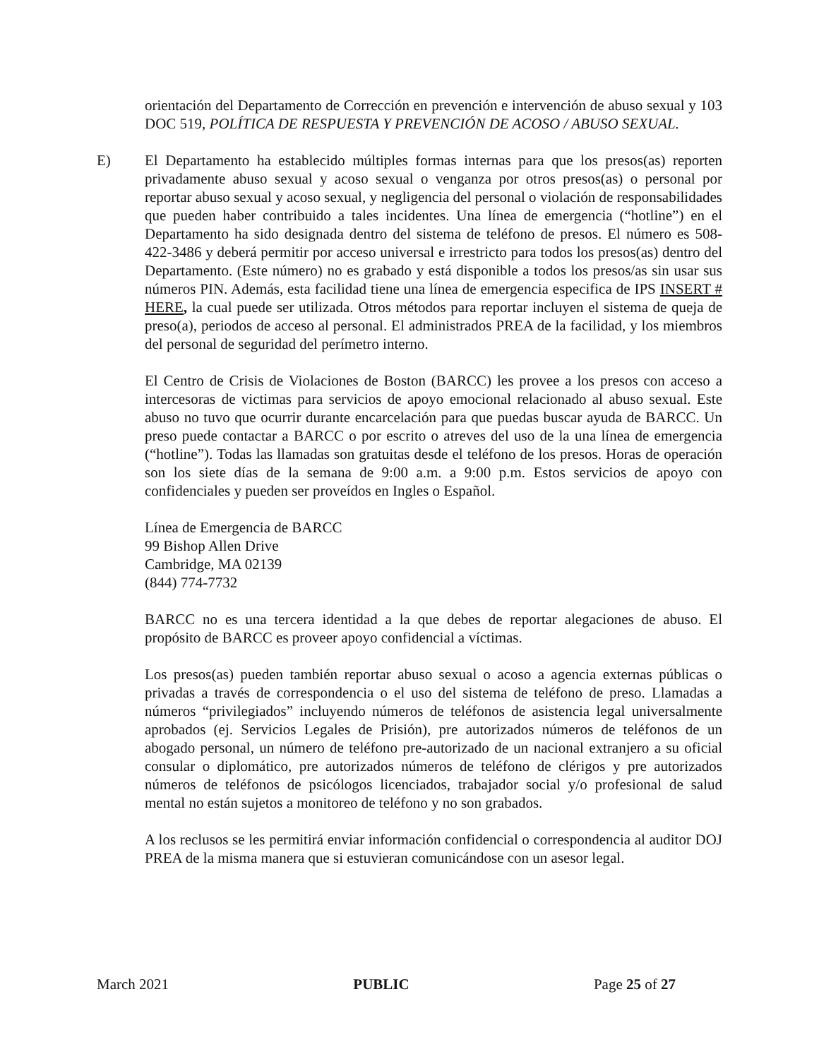orientación del Departamento de Corrección en prevención e intervención de abuso sexual y 103 DOC 519, POLÍTICA DE RESPUESTA Y PREVENCIÓN DE ACOSO / ABUSO SEXUAL.
E) El Departamento ha establecido múltiples formas internas para que los presos(as) reporten privadamente abuso sexual y acoso sexual o venganza por otros presos(as) o personal por reportar abuso sexual y acoso sexual, y negligencia del personal o violación de responsabilidades que pueden haber contribuido a tales incidentes. Una línea de emergencia (“hotline”) en el Departamento ha sido designada dentro del sistema de teléfono de presos. El número es 508-422-3486 y deberá permitir por acceso universal e irrestricto para todos los presos(as) dentro del Departamento. (Este número) no es grabado y está disponible a todos los presos/as sin usar sus números PIN. Además, esta facilidad tiene una línea de emergencia especifica de IPS INSERT # HERE, la cual puede ser utilizada. Otros métodos para reportar incluyen el sistema de queja de preso(a), periodos de acceso al personal. El administrados PREA de la facilidad, y los miembros del personal de seguridad del perímetro interno.
El Centro de Crisis de Violaciones de Boston (BARCC) les provee a los presos con acceso a intercesoras de victimas para servicios de apoyo emocional relacionado al abuso sexual. Este abuso no tuvo que ocurrir durante encarcelación para que puedas buscar ayuda de BARCC. Un preso puede contactar a BARCC o por escrito o atreves del uso de la una línea de emergencia (“hotline”). Todas las llamadas son gratuitas desde el teléfono de los presos. Horas de operación son los siete días de la semana de 9:00 a.m. a 9:00 p.m. Estos servicios de apoyo con confidenciales y pueden ser proveídos en Ingles o Español.
Línea de Emergencia de BARCC
99 Bishop Allen Drive
Cambridge, MA 02139
(844) 774-7732
BARCC no es una tercera identidad a la que debes de reportar alegaciones de abuso. El propósito de BARCC es proveer apoyo confidencial a víctimas.
Los presos(as) pueden también reportar abuso sexual o acoso a agencia externas públicas o privadas a través de correspondencia o el uso del sistema de teléfono de preso. Llamadas a números “privilegiados” incluyendo números de teléfonos de asistencia legal universalmente aprobados (ej. Servicios Legales de Prisión), pre autorizados números de teléfonos de un abogado personal, un número de teléfono pre-autorizado de un nacional extranjero a su oficial consular o diplomático, pre autorizados números de teléfono de clérigos y pre autorizados números de teléfonos de psicólogos licenciados, trabajador social y/o profesional de salud mental no están sujetos a monitoreo de teléfono y no son grabados.
A los reclusos se les permitirá enviar información confidencial o correspondencia al auditor DOJ PREA de la misma manera que si estuvieran comunicándose con un asesor legal.
March 2021 PUBLIC Page 25 of 27